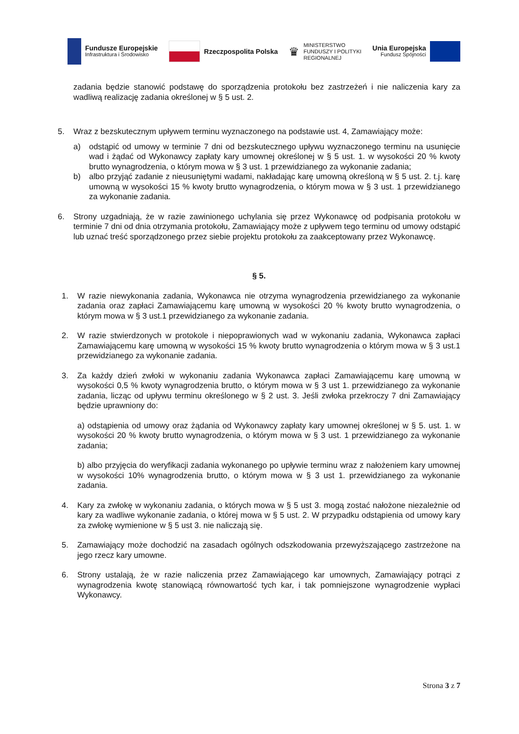Fundusze Europejskie
Infrastruktura i Środowisko
Rzeczpospolita Polska
♛
MINISTERSTWO
FUNDUSZY I POLITYKI
REGIONALNEJ
Unia Europejska
Fundusz Spójności
zadania będzie stanowić podstawę do sporządzenia protokołu bez zastrzeżeń i nie naliczenia kary za wadliwą realizację zadania określonej w § 5 ust. 2.
5. Wraz z bezskutecznym upływem terminu wyznaczonego na podstawie ust. 4, Zamawiający może:
a) odstąpić od umowy w terminie 7 dni od bezskutecznego upływu wyznaczonego terminu na usunięcie wad i żądać od Wykonawcy zapłaty kary umownej określonej w § 5 ust. 1. w wysokości 20 % kwoty brutto wynagrodzenia, o którym mowa w § 3 ust. 1 przewidzianego za wykonanie zadania;
b) albo przyjąć zadanie z nieusuniętymi wadami, nakładając karę umowną określoną w § 5 ust. 2. t.j. karę umowną w wysokości 15 % kwoty brutto wynagrodzenia, o którym mowa w § 3 ust. 1 przewidzianego za wykonanie zadania.
6. Strony uzgadniają, że w razie zawinionego uchylania się przez Wykonawcę od podpisania protokołu w terminie 7 dni od dnia otrzymania protokołu, Zamawiający może z upływem tego terminu od umowy odstąpić lub uznać treść sporządzonego przez siebie projektu protokołu za zaakceptowany przez Wykonawcę.
§ 5.
1. W razie niewykonania zadania, Wykonawca nie otrzyma wynagrodzenia przewidzianego za wykonanie zadania oraz zapłaci Zamawiającemu karę umowną w wysokości 20 % kwoty brutto wynagrodzenia, o którym mowa w § 3 ust.1 przewidzianego za wykonanie zadania.
2. W razie stwierdzonych w protokole i niepoprawionych wad w wykonaniu zadania, Wykonawca zapłaci Zamawiającemu karę umowną w wysokości 15 % kwoty brutto wynagrodzenia o którym mowa w § 3 ust.1 przewidzianego za wykonanie zadania.
3. Za każdy dzień zwłoki w wykonaniu zadania Wykonawca zapłaci Zamawiającemu karę umowną w wysokości 0,5 % kwoty wynagrodzenia brutto, o którym mowa w § 3 ust 1. przewidzianego za wykonanie zadania, licząc od upływu terminu określonego w § 2 ust. 3. Jeśli zwłoka przekroczy 7 dni Zamawiający będzie uprawniony do:
a) odstąpienia od umowy oraz żądania od Wykonawcy zapłaty kary umownej określonej w § 5. ust. 1. w wysokości 20 % kwoty brutto wynagrodzenia, o którym mowa w § 3 ust. 1 przewidzianego za wykonanie zadania;
b) albo przyjęcia do weryfikacji zadania wykonanego po upływie terminu wraz z nałożeniem kary umownej w wysokości 10% wynagrodzenia brutto, o którym mowa w § 3 ust 1. przewidzianego za wykonanie zadania.
4. Kary za zwłokę w wykonaniu zadania, o których mowa w § 5 ust 3. mogą zostać nałożone niezależnie od kary za wadliwe wykonanie zadania, o której mowa w § 5 ust. 2. W przypadku odstąpienia od umowy kary za zwłokę wymienione w § 5 ust 3. nie naliczają się.
5. Zamawiający może dochodzić na zasadach ogólnych odszkodowania przewyższającego zastrzeżone na jego rzecz kary umowne.
6. Strony ustalają, że w razie naliczenia przez Zamawiającego kar umownych, Zamawiający potrąci z wynagrodzenia kwotę stanowiącą równowartość tych kar, i tak pomniejszone wynagrodzenie wypłaci Wykonawcy.
Strona 3 z 7